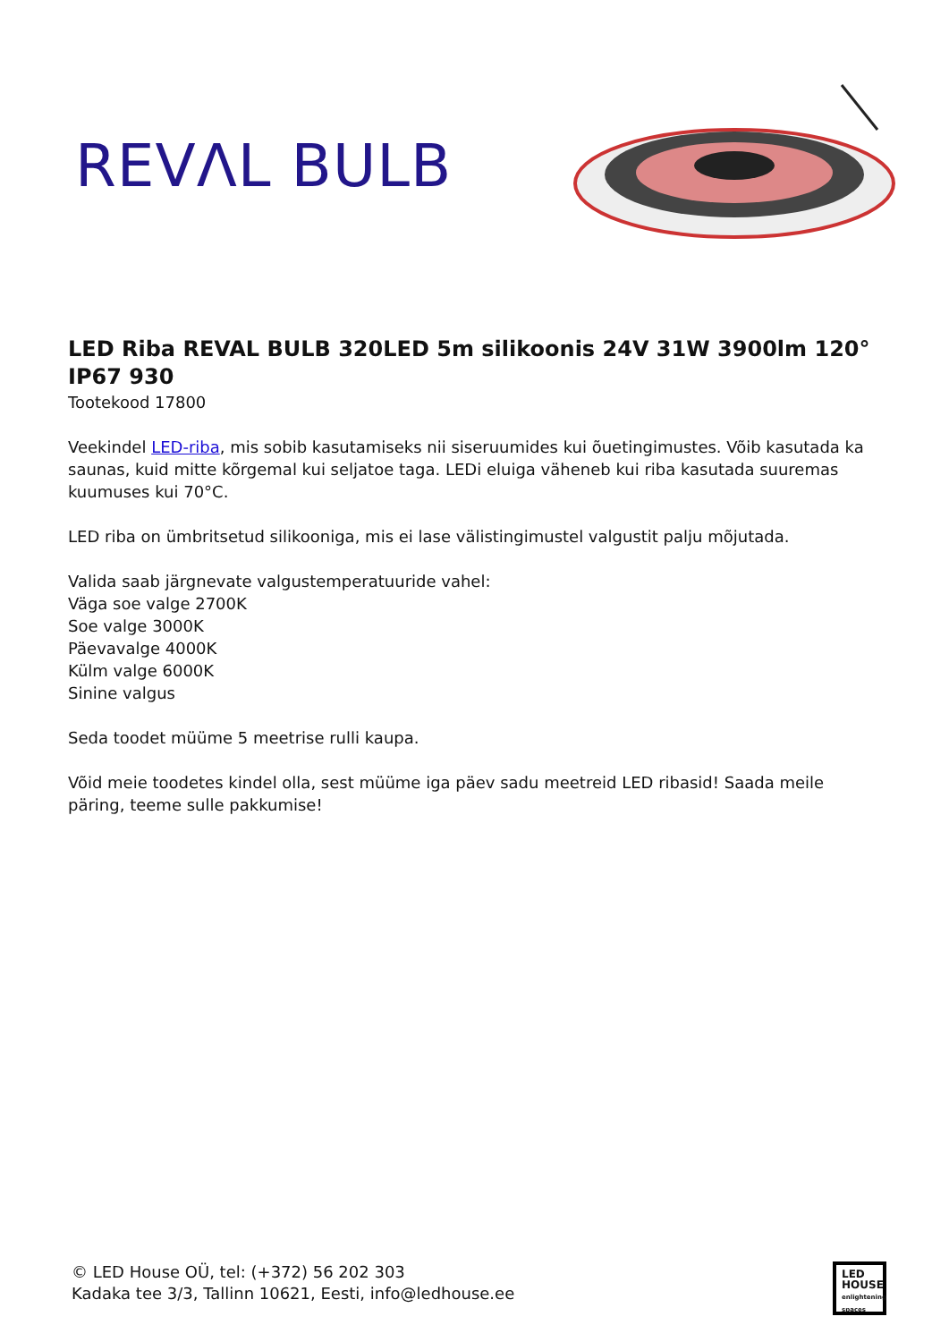REVΛL BULB
LED Riba REVAL BULB 320LED 5m silikoonis 24V 31W 3900lm 120° IP67 930
Tootekood 17800
Veekindel LED-riba, mis sobib kasutamiseks nii siseruumides kui õuetingimustes. Võib kasutada ka saunas, kuid mitte kõrgemal kui seljatoe taga. LEDi eluiga väheneb kui riba kasutada suuremas kuumuses kui 70°C.
LED riba on ümbritsetud silikooniga, mis ei lase välistingimustel valgustit palju mõjutada.
Valida saab järgnevate valgustemperatuuride vahel:
Väga soe valge 2700K
Soe valge 3000K
Päevavalge 4000K
Külm valge 6000K
Sinine valgus
Seda toodet müüme 5 meetrise rulli kaupa.
Võid meie toodetes kindel olla, sest müüme iga päev sadu meetreid LED ribasid! Saada meile päring, teeme sulle pakkumise!
© LED House OÜ, tel: (+372) 56 202 303
Kadaka tee 3/3, Tallinn 10621, Eesti, info@ledhouse.ee
LED
HOUSE
enlightening spaces